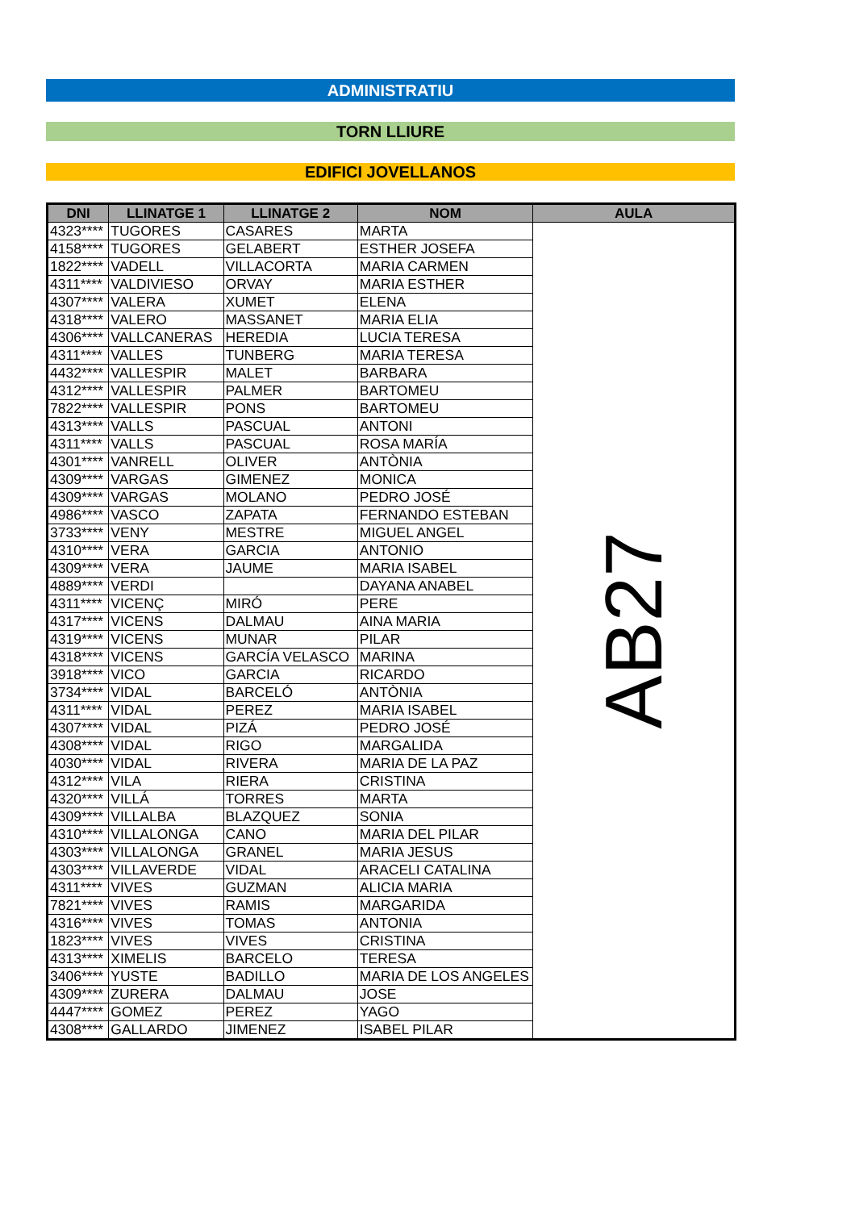ADMINISTRATIU
TORN LLIURE
EDIFICI JOVELLANOS
| DNI | LLINATGE 1 | LLINATGE 2 | NOM | AULA |
| --- | --- | --- | --- | --- |
| 4323**** | TUGORES | CASARES | MARTA | AB27 |
| 4158**** | TUGORES | GELABERT | ESTHER JOSEFA | |
| 1822**** | VADELL | VILLACORTA | MARIA CARMEN | |
| 4311**** | VALDIVIESO | ORVAY | MARIA ESTHER | |
| 4307**** | VALERA | XUMET | ELENA | |
| 4318**** | VALERO | MASSANET | MARIA ELIA | |
| 4306**** | VALLCANERAS | HEREDIA | LUCIA TERESA | |
| 4311**** | VALLES | TUNBERG | MARIA TERESA | |
| 4432**** | VALLESPIR | MALET | BARBARA | |
| 4312**** | VALLESPIR | PALMER | BARTOMEU | |
| 7822**** | VALLESPIR | PONS | BARTOMEU | |
| 4313**** | VALLS | PASCUAL | ANTONI | |
| 4311**** | VALLS | PASCUAL | ROSA MARÍA | |
| 4301**** | VANRELL | OLIVER | ANTÒNIA | |
| 4309**** | VARGAS | GIMENEZ | MONICA | |
| 4309**** | VARGAS | MOLANO | PEDRO JOSÉ | |
| 4986**** | VASCO | ZAPATA | FERNANDO ESTEBAN | |
| 3733**** | VENY | MESTRE | MIGUEL ANGEL | |
| 4310**** | VERA | GARCIA | ANTONIO | |
| 4309**** | VERA | JAUME | MARIA ISABEL | |
| 4889**** | VERDI | | DAYANA ANABEL | |
| 4311**** | VICENÇ | MIRÓ | PERE | |
| 4317**** | VICENS | DALMAU | AINA MARIA | |
| 4319**** | VICENS | MUNAR | PILAR | |
| 4318**** | VICENS | GARCÍA VELASCO | MARINA | |
| 3918**** | VICO | GARCIA | RICARDO | |
| 3734**** | VIDAL | BARCELÓ | ANTÒNIA | |
| 4311**** | VIDAL | PEREZ | MARIA ISABEL | |
| 4307**** | VIDAL | PIZÁ | PEDRO JOSÉ | |
| 4308**** | VIDAL | RIGO | MARGALIDA | |
| 4030**** | VIDAL | RIVERA | MARIA DE LA PAZ | |
| 4312**** | VILA | RIERA | CRISTINA | |
| 4320**** | VILLÁ | TORRES | MARTA | |
| 4309**** | VILLALBA | BLAZQUEZ | SONIA | |
| 4310**** | VILLALONGA | CANO | MARIA DEL PILAR | |
| 4303**** | VILLALONGA | GRANEL | MARIA JESUS | |
| 4303**** | VILLAVERDE | VIDAL | ARACELI CATALINA | |
| 4311**** | VIVES | GUZMAN | ALICIA MARIA | |
| 7821**** | VIVES | RAMIS | MARGARIDA | |
| 4316**** | VIVES | TOMAS | ANTONIA | |
| 1823**** | VIVES | VIVES | CRISTINA | |
| 4313**** | XIMELIS | BARCELO | TERESA | |
| 3406**** | YUSTE | BADILLO | MARIA DE LOS ANGELES | |
| 4309**** | ZURERA | DALMAU | JOSE | |
| 4447**** | GOMEZ | PEREZ | YAGO | |
| 4308**** | GALLARDO | JIMENEZ | ISABEL PILAR | |